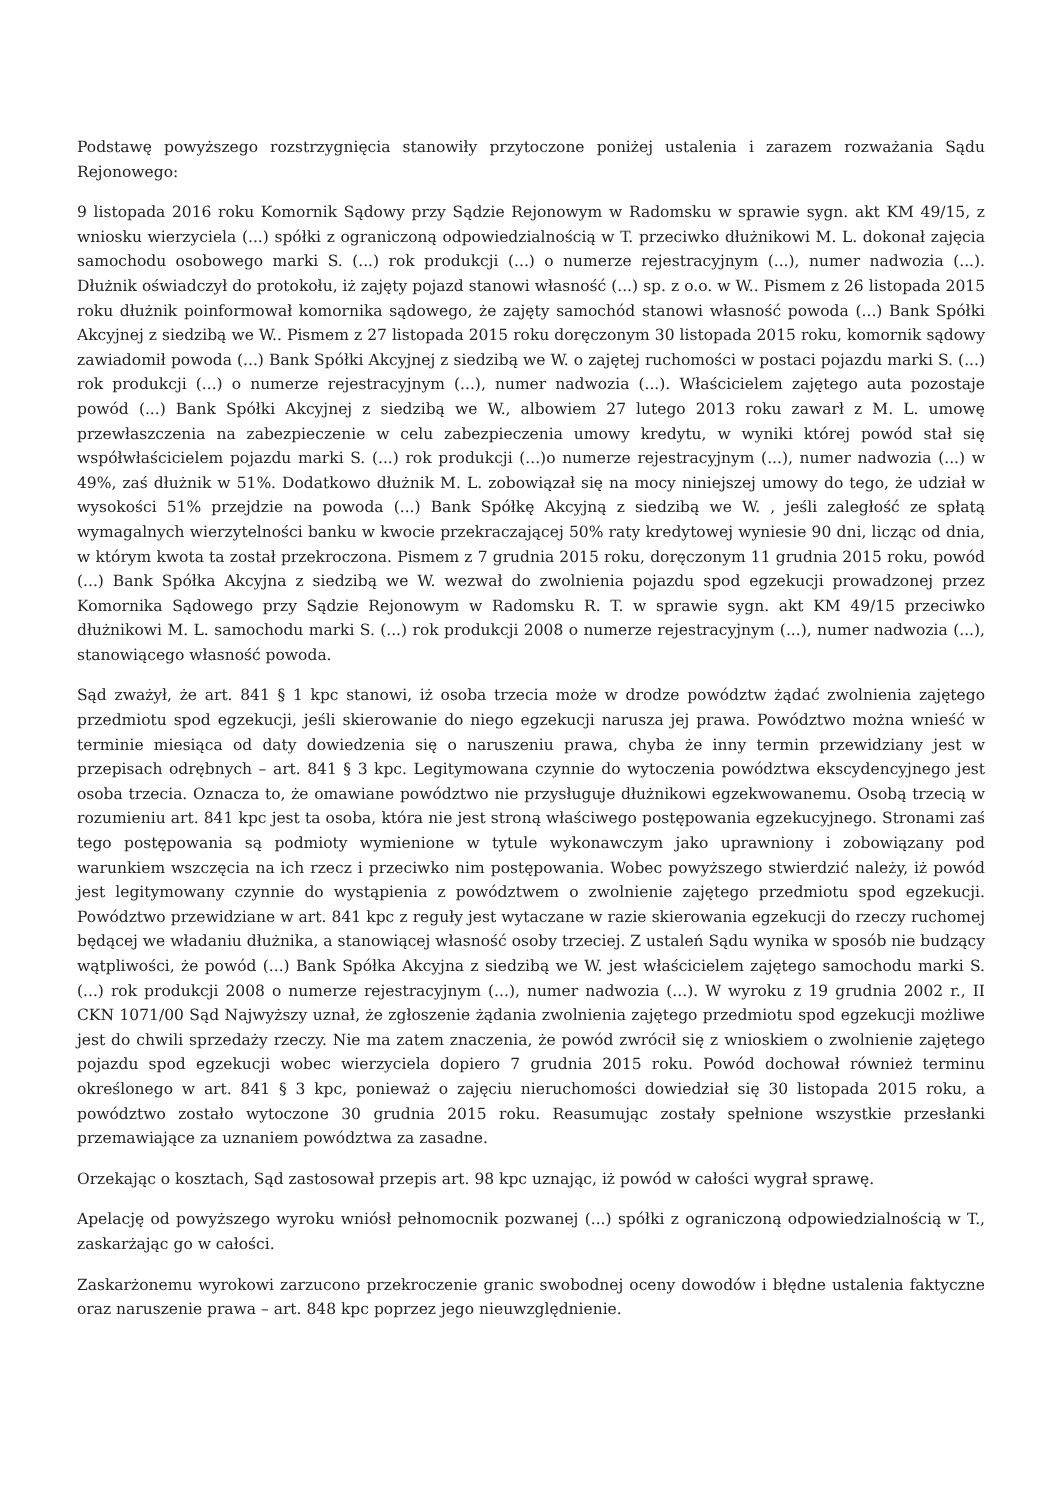Podstawę powyższego rozstrzygnięcia stanowiły przytoczone poniżej ustalenia i zarazem rozważania Sądu Rejonowego:
9 listopada 2016 roku Komornik Sądowy przy Sądzie Rejonowym w Radomsku w sprawie sygn. akt KM 49/15, z wniosku wierzyciela (...) spółki z ograniczoną odpowiedzialnością w T. przeciwko dłużnikowi M. L. dokonał zajęcia samochodu osobowego marki S. (...) rok produkcji (...) o numerze rejestracyjnym (...), numer nadwozia (...). Dłużnik oświadczył do protokołu, iż zajęty pojazd stanowi własność (...) sp. z o.o. w W.. Pismem z 26 listopada 2015 roku dłużnik poinformował komornika sądowego, że zajęty samochód stanowi własność powoda (...) Bank Spółki Akcyjnej z siedzibą we W.. Pismem z 27 listopada 2015 roku doręczonym 30 listopada 2015 roku, komornik sądowy zawiadomił powoda (...) Bank Spółki Akcyjnej z siedzibą we W. o zajętej ruchomości w postaci pojazdu marki S. (...) rok produkcji (...) o numerze rejestracyjnym (...), numer nadwozia (...). Właścicielem zajętego auta pozostaje powód (...) Bank Spółki Akcyjnej z siedzibą we W., albowiem 27 lutego 2013 roku zawarł z M. L. umowę przewłaszczenia na zabezpieczenie w celu zabezpieczenia umowy kredytu, w wyniki której powód stał się współwłaścicielem pojazdu marki S. (...) rok produkcji (...)o numerze rejestracyjnym (...), numer nadwozia (...) w 49%, zaś dłużnik w 51%. Dodatkowo dłużnik M. L. zobowiązał się na mocy niniejszej umowy do tego, że udział w wysokości 51% przejdzie na powoda (...) Bank Spółkę Akcyjną z siedzibą we W. , jeśli zaległość ze spłatą wymagalnych wierzytelności banku w kwocie przekraczającej 50% raty kredytowej wyniesie 90 dni, licząc od dnia, w którym kwota ta został przekroczona. Pismem z 7 grudnia 2015 roku, doręczonym 11 grudnia 2015 roku, powód (...) Bank Spółka Akcyjna z siedzibą we W. wezwał do zwolnienia pojazdu spod egzekucji prowadzonej przez Komornika Sądowego przy Sądzie Rejonowym w Radomsku R. T. w sprawie sygn. akt KM 49/15 przeciwko dłużnikowi M. L. samochodu marki S. (...) rok produkcji 2008 o numerze rejestracyjnym (...), numer nadwozia (...), stanowiącego własność powoda.
Sąd zważył, że art. 841 § 1 kpc stanowi, iż osoba trzecia może w drodze powództw żądać zwolnienia zajętego przedmiotu spod egzekucji, jeśli skierowanie do niego egzekucji narusza jej prawa. Powództwo można wnieść w terminie miesiąca od daty dowiedzenia się o naruszeniu prawa, chyba że inny termin przewidziany jest w przepisach odrębnych – art. 841 § 3 kpc. Legitymowana czynnie do wytoczenia powództwa ekscydencyjnego jest osoba trzecia. Oznacza to, że omawiane powództwo nie przysługuje dłużnikowi egzekwowanemu. Osobą trzecią w rozumieniu art. 841 kpc jest ta osoba, która nie jest stroną właściwego postępowania egzekucyjnego. Stronami zaś tego postępowania są podmioty wymienione w tytule wykonawczym jako uprawniony i zobowiązany pod warunkiem wszczęcia na ich rzecz i przeciwko nim postępowania. Wobec powyższego stwierdzić należy, iż powód jest legitymowany czynnie do wystąpienia z powództwem o zwolnienie zajętego przedmiotu spod egzekucji. Powództwo przewidziane w art. 841 kpc z reguły jest wytaczane w razie skierowania egzekucji do rzeczy ruchomej będącej we władaniu dłużnika, a stanowiącej własność osoby trzeciej. Z ustaleń Sądu wynika w sposób nie budzący wątpliwości, że powód (...) Bank Spółka Akcyjna z siedzibą we W. jest właścicielem zajętego samochodu marki S. (...) rok produkcji 2008 o numerze rejestracyjnym (...), numer nadwozia (...). W wyroku z 19 grudnia 2002 r., II CKN 1071/00 Sąd Najwyższy uznał, że zgłoszenie żądania zwolnienia zajętego przedmiotu spod egzekucji możliwe jest do chwili sprzedaży rzeczy. Nie ma zatem znaczenia, że powód zwrócił się z wnioskiem o zwolnienie zajętego pojazdu spod egzekucji wobec wierzyciela dopiero 7 grudnia 2015 roku. Powód dochował również terminu określonego w art. 841 § 3 kpc, ponieważ o zajęciu nieruchomości dowiedział się 30 listopada 2015 roku, a powództwo zostało wytoczone 30 grudnia 2015 roku. Reasumując zostały spełnione wszystkie przesłanki przemawiające za uznaniem powództwa za zasadne.
Orzekając o kosztach, Sąd zastosował przepis art. 98 kpc uznając, iż powód w całości wygrał sprawę.
Apelację od powyższego wyroku wniósł pełnomocnik pozwanej (...) spółki z ograniczoną odpowiedzialnością w T., zaskarżając go w całości.
Zaskarżonemu wyrokowi zarzucono przekroczenie granic swobodnej oceny dowodów i błędne ustalenia faktyczne oraz naruszenie prawa – art. 848 kpc poprzez jego nieuwzględnienie.